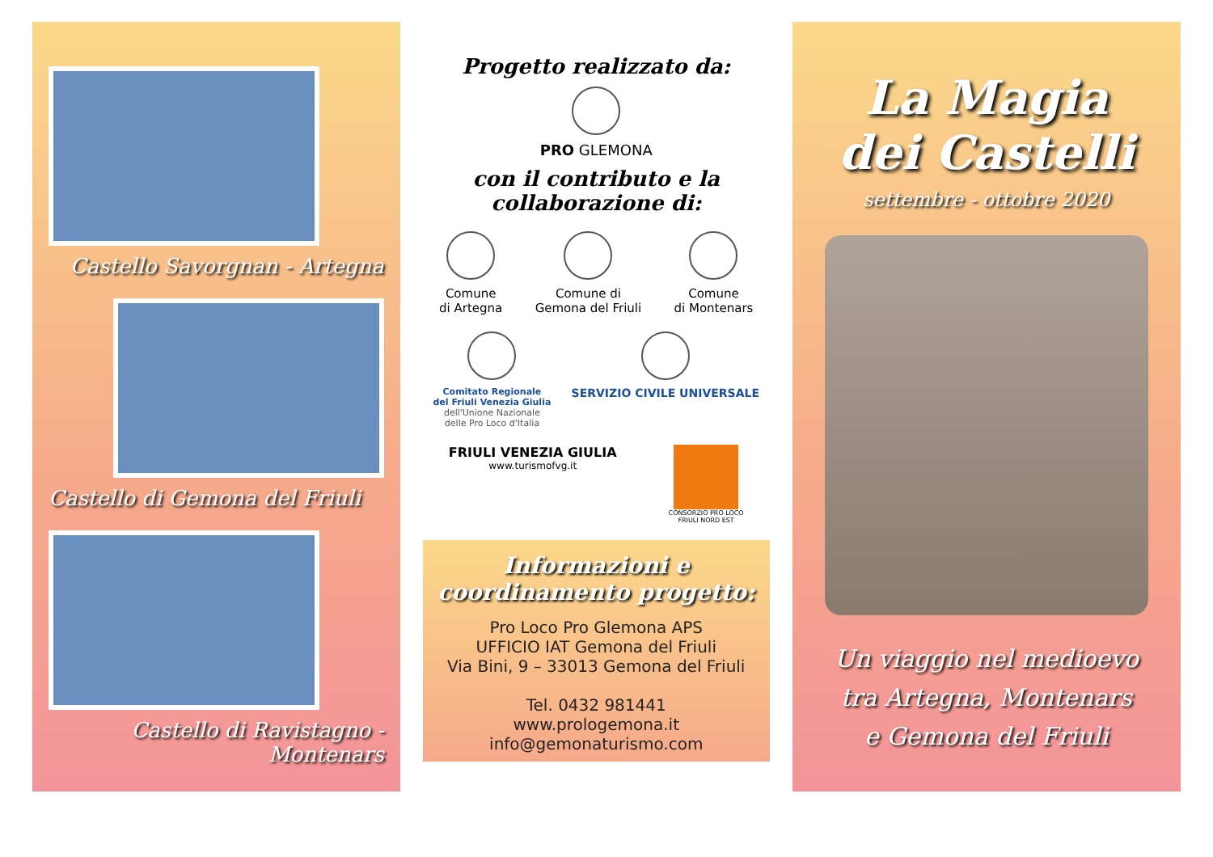Castello Savorgnan - Artegna
Castello di Gemona del Friuli
Castello di Ravistagno - Montenars
Progetto realizzato da:
PRO GLEMONA
con il contributo e la collaborazione di:
Comune
di Artegna
Comune di
Gemona del Friuli
Comune
di Montenars
Comitato Regionale
del Friuli Venezia Giulia
dell'Unione Nazionale
delle Pro Loco d'Italia
SERVIZIO CIVILE UNIVERSALE
FRIULI VENEZIA GIULIA
www.turismofvg.it
CONSORZIO PRO LOCO
FRIULI NORD EST
Informazioni e coordinamento progetto:
Pro Loco Pro Glemona APS
UFFICIO IAT Gemona del Friuli
Via Bini, 9 – 33013 Gemona del Friuli
Tel. 0432 981441
www.prologemona.it
info@gemonaturismo.com
La Magia
dei Castelli
settembre - ottobre 2020
Un viaggio nel medioevo
tra Artegna, Montenars
e Gemona del Friuli